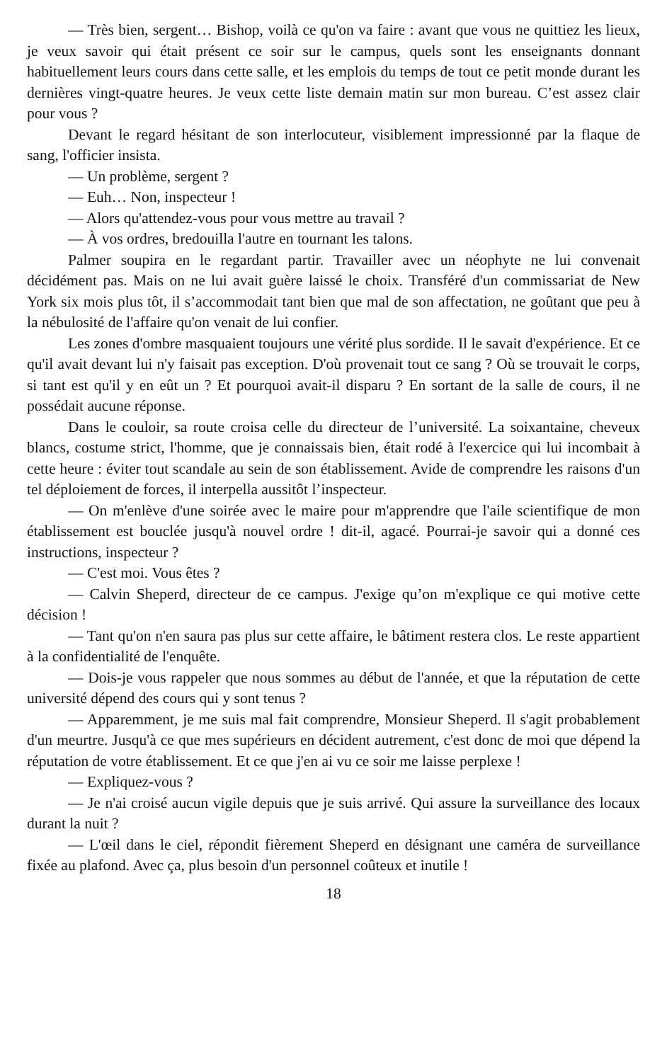— Très bien, sergent… Bishop, voilà ce qu'on va faire : avant que vous ne quittiez les lieux, je veux savoir qui était présent ce soir sur le campus, quels sont les enseignants donnant habituellement leurs cours dans cette salle, et les emplois du temps de tout ce petit monde durant les dernières vingt-quatre heures. Je veux cette liste demain matin sur mon bureau. C’est assez clair pour vous ?
Devant le regard hésitant de son interlocuteur, visiblement impressionné par la flaque de sang, l'officier insista.
— Un problème, sergent ?
— Euh… Non, inspecteur !
— Alors qu'attendez-vous pour vous mettre au travail ?
— À vos ordres, bredouilla l'autre en tournant les talons.
Palmer soupira en le regardant partir. Travailler avec un néophyte ne lui convenait décidément pas. Mais on ne lui avait guère laissé le choix. Transféré d'un commissariat de New York six mois plus tôt, il s’accommodait tant bien que mal de son affectation, ne goûtant que peu à la nébulosité de l'affaire qu'on venait de lui confier.
Les zones d'ombre masquaient toujours une vérité plus sordide. Il le savait d'expérience. Et ce qu'il avait devant lui n'y faisait pas exception. D'où provenait tout ce sang ? Où se trouvait le corps, si tant est qu'il y en eût un ? Et pourquoi avait-il disparu ? En sortant de la salle de cours, il ne possédait aucune réponse.
Dans le couloir, sa route croisa celle du directeur de l’université. La soixantaine, cheveux blancs, costume strict, l'homme, que je connaissais bien, était rodé à l'exercice qui lui incombait à cette heure : éviter tout scandale au sein de son établissement. Avide de comprendre les raisons d'un tel déploiement de forces, il interpella aussitôt l’inspecteur.
— On m'enlève d'une soirée avec le maire pour m'apprendre que l'aile scientifique de mon établissement est bouclée jusqu'à nouvel ordre ! dit-il, agacé. Pourrai-je savoir qui a donné ces instructions, inspecteur ?
— C'est moi. Vous êtes ?
— Calvin Sheperd, directeur de ce campus. J'exige qu’on m'explique ce qui motive cette décision !
— Tant qu'on n'en saura pas plus sur cette affaire, le bâtiment restera clos. Le reste appartient à la confidentialité de l'enquête.
— Dois-je vous rappeler que nous sommes au début de l'année, et que la réputation de cette université dépend des cours qui y sont tenus ?
— Apparemment, je me suis mal fait comprendre, Monsieur Sheperd. Il s'agit probablement d'un meurtre. Jusqu'à ce que mes supérieurs en décident autrement, c'est donc de moi que dépend la réputation de votre établissement. Et ce que j'en ai vu ce soir me laisse perplexe !
— Expliquez-vous ?
— Je n'ai croisé aucun vigile depuis que je suis arrivé. Qui assure la surveillance des locaux durant la nuit ?
— L'œil dans le ciel, répondit fièrement Sheperd en désignant une caméra de surveillance fixée au plafond. Avec ça, plus besoin d'un personnel coûteux et inutile !
18